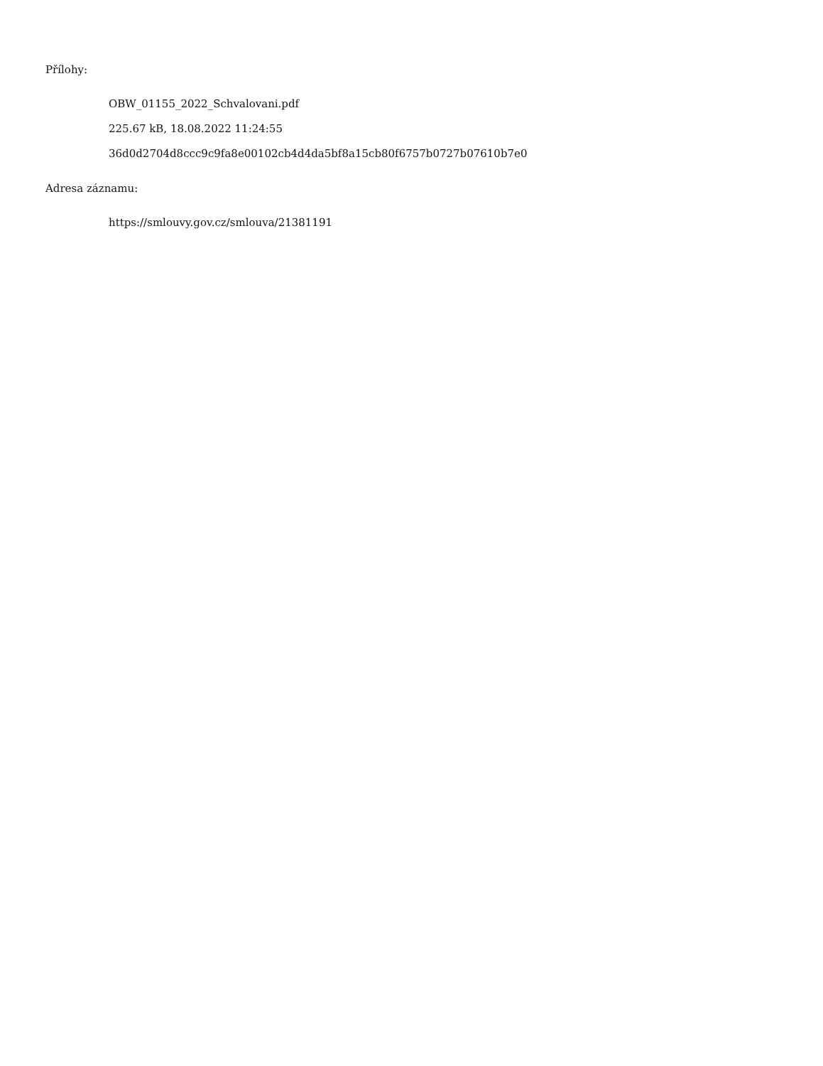Přílohy:
OBW_01155_2022_Schvalovani.pdf
225.67 kB, 18.08.2022 11:24:55
36d0d2704d8ccc9c9fa8e00102cb4d4da5bf8a15cb80f6757b0727b07610b7e0
Adresa záznamu:
https://smlouvy.gov.cz/smlouva/21381191